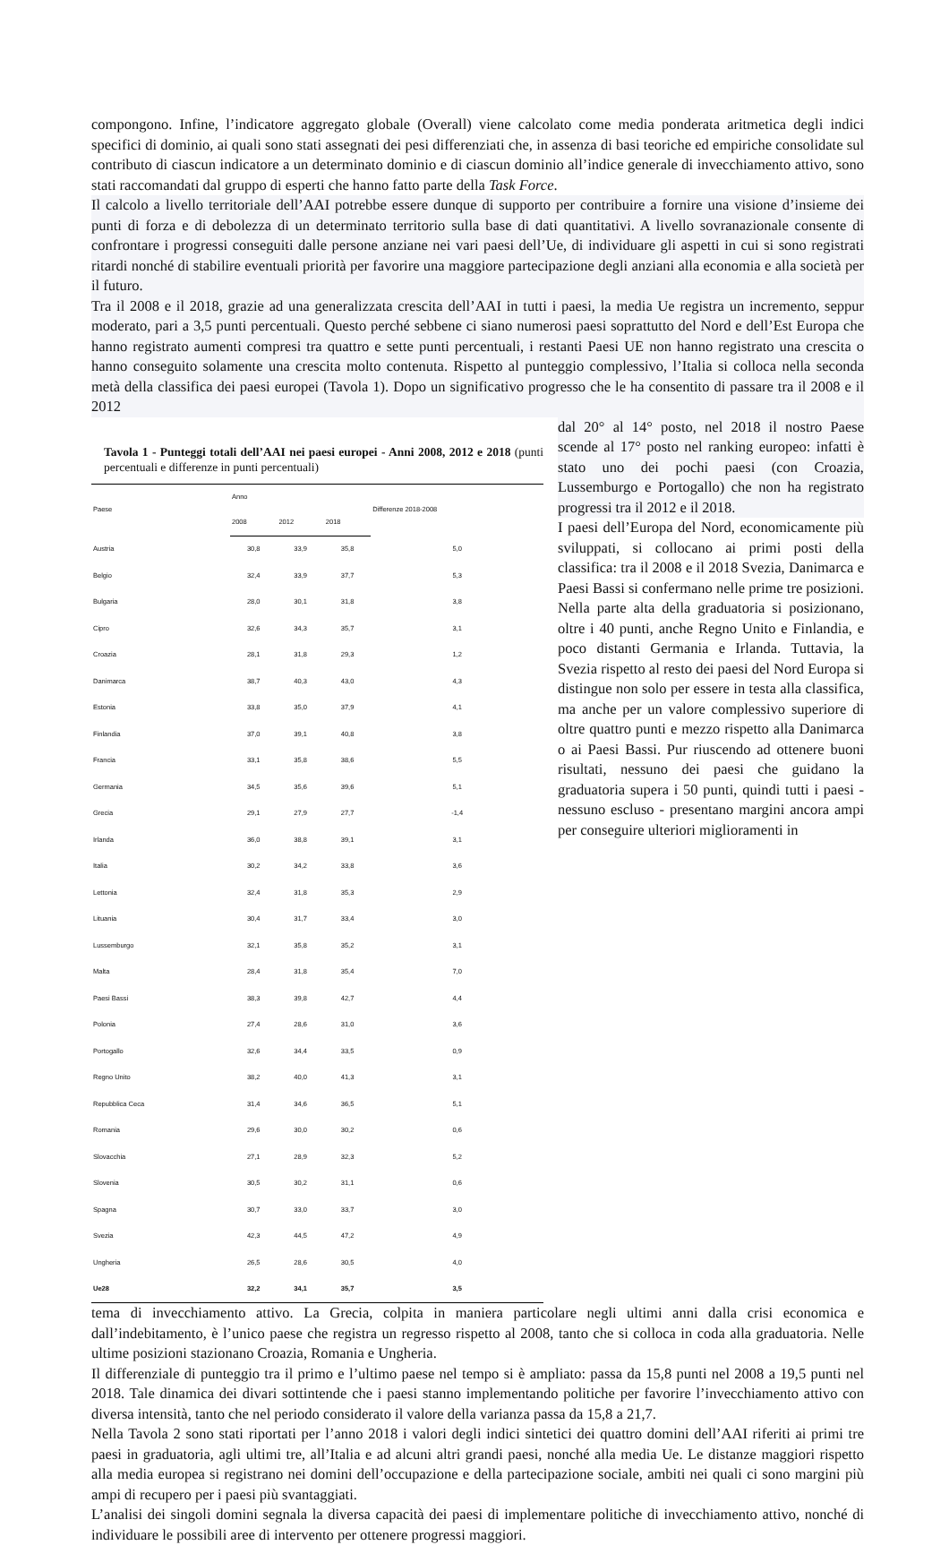compongono. Infine, l’indicatore aggregato globale (Overall) viene calcolato come media ponderata aritmetica degli indici specifici di dominio, ai quali sono stati assegnati dei pesi differenziati che, in assenza di basi teoriche ed empiriche consolidate sul contributo di ciascun indicatore a un determinato dominio e di ciascun dominio all’indice generale di invecchiamento attivo, sono stati raccomandati dal gruppo di esperti che hanno fatto parte della Task Force.
Il calcolo a livello territoriale dell’AAI potrebbe essere dunque di supporto per contribuire a fornire una visione d’insieme dei punti di forza e di debolezza di un determinato territorio sulla base di dati quantitativi. A livello sovranazionale consente di confrontare i progressi conseguiti dalle persone anziane nei vari paesi dell’Ue, di individuare gli aspetti in cui si sono registrati ritardi nonché di stabilire eventuali priorità per favorire una maggiore partecipazione degli anziani alla economia e alla società per il futuro.
Tra il 2008 e il 2018, grazie ad una generalizzata crescita dell’AAI in tutti i paesi, la media Ue registra un incremento, seppur moderato, pari a 3,5 punti percentuali. Questo perché sebbene ci siano numerosi paesi soprattutto del Nord e dell’Est Europa che hanno registrato aumenti compresi tra quattro e sette punti percentuali, i restanti Paesi UE non hanno registrato una crescita o hanno conseguito solamente una crescita molto contenuta. Rispetto al punteggio complessivo, l’Italia si colloca nella seconda metà della classifica dei paesi europei (Tavola 1). Dopo un significativo progresso che le ha consentito di passare tra il 2008 e il 2012
Tavola 1 - Punteggi totali dell’AAI nei paesi europei - Anni 2008, 2012 e 2018 (punti percentuali e differenze in punti percentuali)
| Paese | Anno | | | Differenze 2018-2008 |
| --- | --- | --- | --- | --- |
| | 2008 | 2012 | 2018 | |
| Austria | 30,8 | 33,9 | 35,8 | 5,0 |
| Belgio | 32,4 | 33,9 | 37,7 | 5,3 |
| Bulgaria | 28,0 | 30,1 | 31,8 | 3,8 |
| Cipro | 32,6 | 34,3 | 35,7 | 3,1 |
| Croazia | 28,1 | 31,8 | 29,3 | 1,2 |
| Danimarca | 38,7 | 40,3 | 43,0 | 4,3 |
| Estonia | 33,8 | 35,0 | 37,9 | 4,1 |
| Finlandia | 37,0 | 39,1 | 40,8 | 3,8 |
| Francia | 33,1 | 35,8 | 38,6 | 5,5 |
| Germania | 34,5 | 35,6 | 39,6 | 5,1 |
| Grecia | 29,1 | 27,9 | 27,7 | -1,4 |
| Irlanda | 36,0 | 38,8 | 39,1 | 3,1 |
| Italia | 30,2 | 34,2 | 33,8 | 3,6 |
| Lettonia | 32,4 | 31,8 | 35,3 | 2,9 |
| Lituania | 30,4 | 31,7 | 33,4 | 3,0 |
| Lussemburgo | 32,1 | 35,8 | 35,2 | 3,1 |
| Malta | 28,4 | 31,8 | 35,4 | 7,0 |
| Paesi Bassi | 38,3 | 39,8 | 42,7 | 4,4 |
| Polonia | 27,4 | 28,6 | 31,0 | 3,6 |
| Portogallo | 32,6 | 34,4 | 33,5 | 0,9 |
| Regno Unito | 38,2 | 40,0 | 41,3 | 3,1 |
| Repubblica Ceca | 31,4 | 34,6 | 36,5 | 5,1 |
| Romania | 29,6 | 30,0 | 30,2 | 0,6 |
| Slovacchia | 27,1 | 28,9 | 32,3 | 5,2 |
| Slovenia | 30,5 | 30,2 | 31,1 | 0,6 |
| Spagna | 30,7 | 33,0 | 33,7 | 3,0 |
| Svezia | 42,3 | 44,5 | 47,2 | 4,9 |
| Ungheria | 26,5 | 28,6 | 30,5 | 4,0 |
| Ue28 | 32,2 | 34,1 | 35,7 | 3,5 |
dal 20° al 14° posto, nel 2018 il nostro Paese scende al 17° posto nel ranking europeo: infatti è stato uno dei pochi paesi (con Croazia, Lussemburgo e Portogallo) che non ha registrato progressi tra il 2012 e il 2018.
I paesi dell’Europa del Nord, economicamente più sviluppati, si collocano ai primi posti della classifica: tra il 2008 e il 2018 Svezia, Danimarca e Paesi Bassi si confermano nelle prime tre posizioni. Nella parte alta della graduatoria si posizionano, oltre i 40 punti, anche Regno Unito e Finlandia, e poco distanti Germania e Irlanda. Tuttavia, la Svezia rispetto al resto dei paesi del Nord Europa si distingue non solo per essere in testa alla classifica, ma anche per un valore complessivo superiore di oltre quattro punti e mezzo rispetto alla Danimarca o ai Paesi Bassi. Pur riuscendo ad ottenere buoni risultati, nessuno dei paesi che guidano la graduatoria supera i 50 punti, quindi tutti i paesi - nessuno escluso - presentano margini ancora ampi per conseguire ulteriori miglioramenti in
tema di invecchiamento attivo. La Grecia, colpita in maniera particolare negli ultimi anni dalla crisi economica e dall’indebitamento, è l’unico paese che registra un regresso rispetto al 2008, tanto che si colloca in coda alla graduatoria. Nelle ultime posizioni stazionano Croazia, Romania e Ungheria.
Il differenziale di punteggio tra il primo e l’ultimo paese nel tempo si è ampliato: passa da 15,8 punti nel 2008 a 19,5 punti nel 2018. Tale dinamica dei divari sottintende che i paesi stanno implementando politiche per favorire l’invecchiamento attivo con diversa intensità, tanto che nel periodo considerato il valore della varianza passa da 15,8 a 21,7.
Nella Tavola 2 sono stati riportati per l’anno 2018 i valori degli indici sintetici dei quattro domini dell’AAI riferiti ai primi tre paesi in graduatoria, agli ultimi tre, all’Italia e ad alcuni altri grandi paesi, nonché alla media Ue. Le distanze maggiori rispetto alla media europea si registrano nei domini dell’occupazione e della partecipazione sociale, ambiti nei quali ci sono margini più ampi di recupero per i paesi più svantaggiati.
L’analisi dei singoli domini segnala la diversa capacità dei paesi di implementare politiche di invecchiamento attivo, nonché di individuare le possibili aree di intervento per ottenere progressi maggiori.